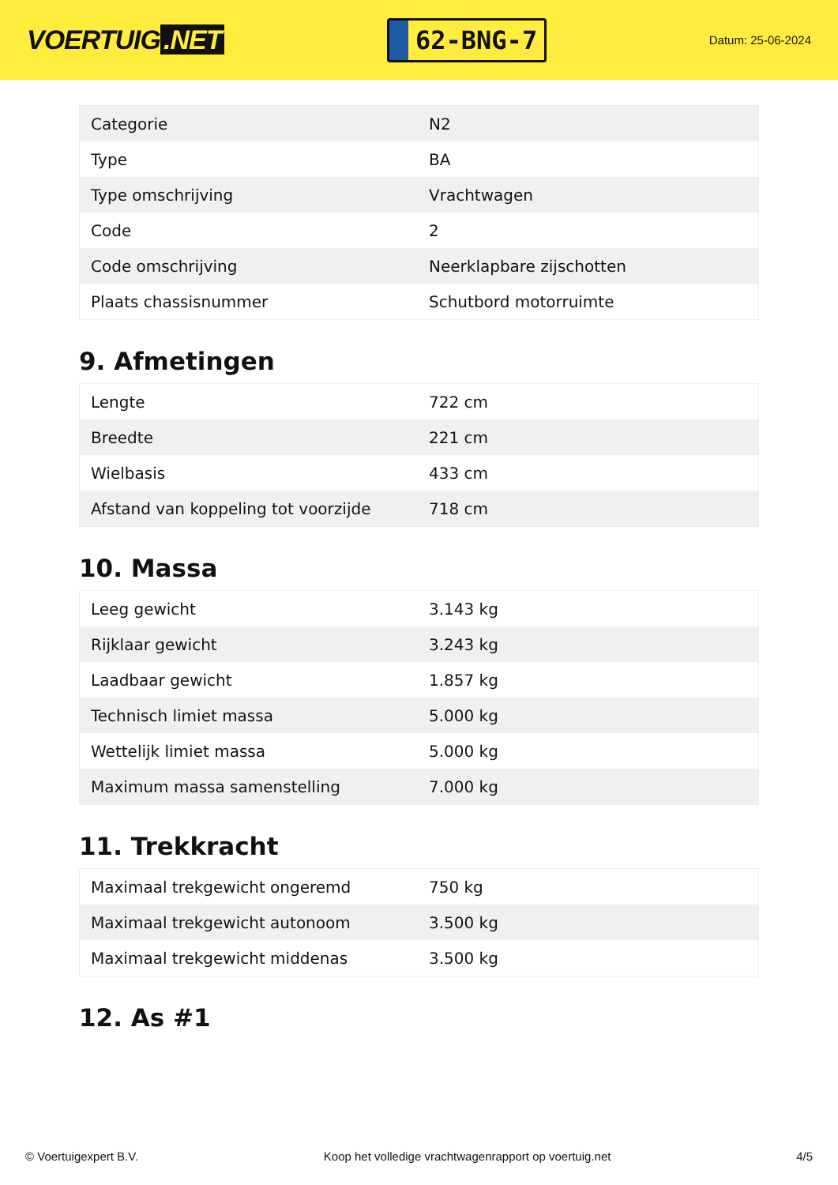VOERTUIG.NET
62-BNG-7
Datum: 25-06-2024
| Categorie | N2 |
| Type | BA |
| Type omschrijving | Vrachtwagen |
| Code | 2 |
| Code omschrijving | Neerklapbare zijschotten |
| Plaats chassisnummer | Schutbord motorruimte |
9. Afmetingen
| Lengte | 722 cm |
| Breedte | 221 cm |
| Wielbasis | 433 cm |
| Afstand van koppeling tot voorzijde | 718 cm |
10. Massa
| Leeg gewicht | 3.143 kg |
| Rijklaar gewicht | 3.243 kg |
| Laadbaar gewicht | 1.857 kg |
| Technisch limiet massa | 5.000 kg |
| Wettelijk limiet massa | 5.000 kg |
| Maximum massa samenstelling | 7.000 kg |
11. Trekkracht
| Maximaal trekgewicht ongeremd | 750 kg |
| Maximaal trekgewicht autonoom | 3.500 kg |
| Maximaal trekgewicht middenas | 3.500 kg |
12. As #1
© Voertuigexpert B.V. Koop het volledige vrachtwagenrapport op voertuig.net 4/5